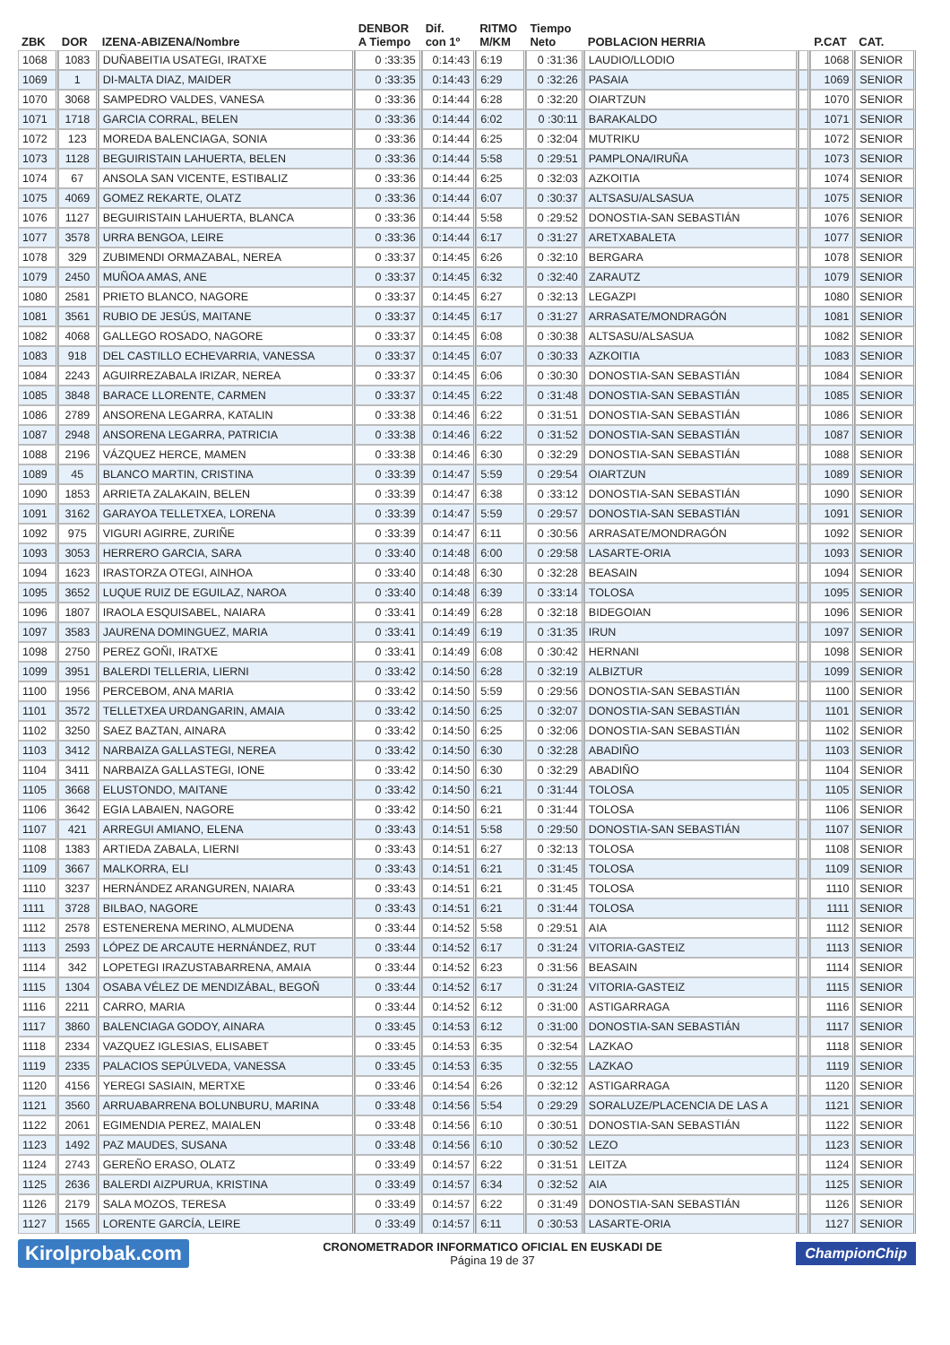| ZBK | DOR | IZENA-ABIZENA/Nombre | DENBOR A Tiempo | Dif. con 1º | RITMO M/KM | Tiempo Neto | POBLACION HERRIA | | P.CAT | CAT. |
| --- | --- | --- | --- | --- | --- | --- | --- | --- | --- | --- |
| 1068 | 1083 | DUÑABEITIA USATEGI, IRATXE | 0 :33:35 | 0:14:43 | 6:19 | 0 :31:36 | LAUDIO/LLODIO | | 1068 | SENIOR |
| 1069 | 1 | DI-MALTA DIAZ, MAIDER | 0 :33:35 | 0:14:43 | 6:29 | 0 :32:26 | PASAIA | | 1069 | SENIOR |
| 1070 | 3068 | SAMPEDRO VALDES, VANESA | 0 :33:36 | 0:14:44 | 6:28 | 0 :32:20 | OIARTZUN | | 1070 | SENIOR |
| 1071 | 1718 | GARCIA CORRAL, BELEN | 0 :33:36 | 0:14:44 | 6:02 | 0 :30:11 | BARAKALDO | | 1071 | SENIOR |
| 1072 | 123 | MOREDA BALENCIAGA, SONIA | 0 :33:36 | 0:14:44 | 6:25 | 0 :32:04 | MUTRIKU | | 1072 | SENIOR |
| 1073 | 1128 | BEGUIRISTAIN LAHUERTA, BELEN | 0 :33:36 | 0:14:44 | 5:58 | 0 :29:51 | PAMPLONA/IRUÑA | | 1073 | SENIOR |
| 1074 | 67 | ANSOLA SAN VICENTE, ESTIBALIZ | 0 :33:36 | 0:14:44 | 6:25 | 0 :32:03 | AZKOITIA | | 1074 | SENIOR |
| 1075 | 4069 | GOMEZ REKARTE, OLATZ | 0 :33:36 | 0:14:44 | 6:07 | 0 :30:37 | ALTSASU/ALSASUA | | 1075 | SENIOR |
| 1076 | 1127 | BEGUIRISTAIN LAHUERTA, BLANCA | 0 :33:36 | 0:14:44 | 5:58 | 0 :29:52 | DONOSTIA-SAN SEBASTIÁN | | 1076 | SENIOR |
| 1077 | 3578 | URRA BENGOA, LEIRE | 0 :33:36 | 0:14:44 | 6:17 | 0 :31:27 | ARETXABALETA | | 1077 | SENIOR |
| 1078 | 329 | ZUBIMENDI ORMAZABAL, NEREA | 0 :33:37 | 0:14:45 | 6:26 | 0 :32:10 | BERGARA | | 1078 | SENIOR |
| 1079 | 2450 | MUÑOA AMAS, ANE | 0 :33:37 | 0:14:45 | 6:32 | 0 :32:40 | ZARAUTZ | | 1079 | SENIOR |
| 1080 | 2581 | PRIETO BLANCO, NAGORE | 0 :33:37 | 0:14:45 | 6:27 | 0 :32:13 | LEGAZPI | | 1080 | SENIOR |
| 1081 | 3561 | RUBIO DE JESÚS, MAITANE | 0 :33:37 | 0:14:45 | 6:17 | 0 :31:27 | ARRASATE/MONDRAGÓN | | 1081 | SENIOR |
| 1082 | 4068 | GALLEGO ROSADO, NAGORE | 0 :33:37 | 0:14:45 | 6:08 | 0 :30:38 | ALTSASU/ALSASUA | | 1082 | SENIOR |
| 1083 | 918 | DEL CASTILLO ECHEVARRIA, VANESSA | 0 :33:37 | 0:14:45 | 6:07 | 0 :30:33 | AZKOITIA | | 1083 | SENIOR |
| 1084 | 2243 | AGUIRREZABALA IRIZAR, NEREA | 0 :33:37 | 0:14:45 | 6:06 | 0 :30:30 | DONOSTIA-SAN SEBASTIÁN | | 1084 | SENIOR |
| 1085 | 3848 | BARACE LLORENTE, CARMEN | 0 :33:37 | 0:14:45 | 6:22 | 0 :31:48 | DONOSTIA-SAN SEBASTIÁN | | 1085 | SENIOR |
| 1086 | 2789 | ANSORENA LEGARRA, KATALIN | 0 :33:38 | 0:14:46 | 6:22 | 0 :31:51 | DONOSTIA-SAN SEBASTIÁN | | 1086 | SENIOR |
| 1087 | 2948 | ANSORENA LEGARRA, PATRICIA | 0 :33:38 | 0:14:46 | 6:22 | 0 :31:52 | DONOSTIA-SAN SEBASTIÁN | | 1087 | SENIOR |
| 1088 | 2196 | VÁZQUEZ HERCE, MAMEN | 0 :33:38 | 0:14:46 | 6:30 | 0 :32:29 | DONOSTIA-SAN SEBASTIÁN | | 1088 | SENIOR |
| 1089 | 45 | BLANCO MARTIN, CRISTINA | 0 :33:39 | 0:14:47 | 5:59 | 0 :29:54 | OIARTZUN | | 1089 | SENIOR |
| 1090 | 1853 | ARRIETA ZALAKAIN, BELEN | 0 :33:39 | 0:14:47 | 6:38 | 0 :33:12 | DONOSTIA-SAN SEBASTIÁN | | 1090 | SENIOR |
| 1091 | 3162 | GARAYOA TELLETXEA, LORENA | 0 :33:39 | 0:14:47 | 5:59 | 0 :29:57 | DONOSTIA-SAN SEBASTIÁN | | 1091 | SENIOR |
| 1092 | 975 | VIGURI AGIRRE, ZURIÑE | 0 :33:39 | 0:14:47 | 6:11 | 0 :30:56 | ARRASATE/MONDRAGÓN | | 1092 | SENIOR |
| 1093 | 3053 | HERRERO GARCIA, SARA | 0 :33:40 | 0:14:48 | 6:00 | 0 :29:58 | LASARTE-ORIA | | 1093 | SENIOR |
| 1094 | 1623 | IRASTORZA OTEGI, AINHOA | 0 :33:40 | 0:14:48 | 6:30 | 0 :32:28 | BEASAIN | | 1094 | SENIOR |
| 1095 | 3652 | LUQUE RUIZ DE EGUILAZ, NAROA | 0 :33:40 | 0:14:48 | 6:39 | 0 :33:14 | TOLOSA | | 1095 | SENIOR |
| 1096 | 1807 | IRAOLA ESQUISABEL, NAIARA | 0 :33:41 | 0:14:49 | 6:28 | 0 :32:18 | BIDEGOIAN | | 1096 | SENIOR |
| 1097 | 3583 | JAURENA DOMINGUEZ, MARIA | 0 :33:41 | 0:14:49 | 6:19 | 0 :31:35 | IRUN | | 1097 | SENIOR |
| 1098 | 2750 | PEREZ GOÑI, IRATXE | 0 :33:41 | 0:14:49 | 6:08 | 0 :30:42 | HERNANI | | 1098 | SENIOR |
| 1099 | 3951 | BALERDI TELLERIA, LIERNI | 0 :33:42 | 0:14:50 | 6:28 | 0 :32:19 | ALBIZTUR | | 1099 | SENIOR |
| 1100 | 1956 | PERCEBOM, ANA MARIA | 0 :33:42 | 0:14:50 | 5:59 | 0 :29:56 | DONOSTIA-SAN SEBASTIÁN | | 1100 | SENIOR |
| 1101 | 3572 | TELLETXEA URDANGARIN, AMAIA | 0 :33:42 | 0:14:50 | 6:25 | 0 :32:07 | DONOSTIA-SAN SEBASTIÁN | | 1101 | SENIOR |
| 1102 | 3250 | SAEZ BAZTAN, AINARA | 0 :33:42 | 0:14:50 | 6:25 | 0 :32:06 | DONOSTIA-SAN SEBASTIÁN | | 1102 | SENIOR |
| 1103 | 3412 | NARBAIZA GALLASTEGI, NEREA | 0 :33:42 | 0:14:50 | 6:30 | 0 :32:28 | ABADIÑO | | 1103 | SENIOR |
| 1104 | 3411 | NARBAIZA GALLASTEGI, IONE | 0 :33:42 | 0:14:50 | 6:30 | 0 :32:29 | ABADIÑO | | 1104 | SENIOR |
| 1105 | 3668 | ELUSTONDO, MAITANE | 0 :33:42 | 0:14:50 | 6:21 | 0 :31:44 | TOLOSA | | 1105 | SENIOR |
| 1106 | 3642 | EGIA LABAIEN, NAGORE | 0 :33:42 | 0:14:50 | 6:21 | 0 :31:44 | TOLOSA | | 1106 | SENIOR |
| 1107 | 421 | ARREGUI AMIANO, ELENA | 0 :33:43 | 0:14:51 | 5:58 | 0 :29:50 | DONOSTIA-SAN SEBASTIÁN | | 1107 | SENIOR |
| 1108 | 1383 | ARTIEDA ZABALA, LIERNI | 0 :33:43 | 0:14:51 | 6:27 | 0 :32:13 | TOLOSA | | 1108 | SENIOR |
| 1109 | 3667 | MALKORRA, ELI | 0 :33:43 | 0:14:51 | 6:21 | 0 :31:45 | TOLOSA | | 1109 | SENIOR |
| 1110 | 3237 | HERNÁNDEZ ARANGUREN, NAIARA | 0 :33:43 | 0:14:51 | 6:21 | 0 :31:45 | TOLOSA | | 1110 | SENIOR |
| 1111 | 3728 | BILBAO, NAGORE | 0 :33:43 | 0:14:51 | 6:21 | 0 :31:44 | TOLOSA | | 1111 | SENIOR |
| 1112 | 2578 | ESTENERENA MERINO, ALMUDENA | 0 :33:44 | 0:14:52 | 5:58 | 0 :29:51 | AIA | | 1112 | SENIOR |
| 1113 | 2593 | LÓPEZ DE ARCAUTE HERNÁNDEZ, RUT | 0 :33:44 | 0:14:52 | 6:17 | 0 :31:24 | VITORIA-GASTEIZ | | 1113 | SENIOR |
| 1114 | 342 | LOPETEGI IRAZUSTABARRENA, AMAIA | 0 :33:44 | 0:14:52 | 6:23 | 0 :31:56 | BEASAIN | | 1114 | SENIOR |
| 1115 | 1304 | OSABA VÉLEZ DE MENDIZÁBAL, BEGOÑ | 0 :33:44 | 0:14:52 | 6:17 | 0 :31:24 | VITORIA-GASTEIZ | | 1115 | SENIOR |
| 1116 | 2211 | CARRO, MARIA | 0 :33:44 | 0:14:52 | 6:12 | 0 :31:00 | ASTIGARRAGA | | 1116 | SENIOR |
| 1117 | 3860 | BALENCIAGA GODOY, AINARA | 0 :33:45 | 0:14:53 | 6:12 | 0 :31:00 | DONOSTIA-SAN SEBASTIÁN | | 1117 | SENIOR |
| 1118 | 2334 | VAZQUEZ IGLESIAS, ELISABET | 0 :33:45 | 0:14:53 | 6:35 | 0 :32:54 | LAZKAO | | 1118 | SENIOR |
| 1119 | 2335 | PALACIOS SEPÚLVEDA, VANESSA | 0 :33:45 | 0:14:53 | 6:35 | 0 :32:55 | LAZKAO | | 1119 | SENIOR |
| 1120 | 4156 | YEREGI SASIAIN, MERTXE | 0 :33:46 | 0:14:54 | 6:26 | 0 :32:12 | ASTIGARRAGA | | 1120 | SENIOR |
| 1121 | 3560 | ARRUABARRENA BOLUNBURU, MARINA | 0 :33:48 | 0:14:56 | 5:54 | 0 :29:29 | SORALUZE/PLACENCIA DE LAS A | | 1121 | SENIOR |
| 1122 | 2061 | EGIMENDIA PEREZ, MAIALEN | 0 :33:48 | 0:14:56 | 6:10 | 0 :30:51 | DONOSTIA-SAN SEBASTIÁN | | 1122 | SENIOR |
| 1123 | 1492 | PAZ MAUDES, SUSANA | 0 :33:48 | 0:14:56 | 6:10 | 0 :30:52 | LEZO | | 1123 | SENIOR |
| 1124 | 2743 | GEREÑO ERASO, OLATZ | 0 :33:49 | 0:14:57 | 6:22 | 0 :31:51 | LEITZA | | 1124 | SENIOR |
| 1125 | 2636 | BALERDI AIZPURUA, KRISTINA | 0 :33:49 | 0:14:57 | 6:34 | 0 :32:52 | AIA | | 1125 | SENIOR |
| 1126 | 2179 | SALA MOZOS, TERESA | 0 :33:49 | 0:14:57 | 6:22 | 0 :31:49 | DONOSTIA-SAN SEBASTIÁN | | 1126 | SENIOR |
| 1127 | 1565 | LORENTE GARCÍA, LEIRE | 0 :33:49 | 0:14:57 | 6:11 | 0 :30:53 | LASARTE-ORIA | | 1127 | SENIOR |
Kirolprobak.com
CRONOMETRADOR INFORMATICO OFICIAL EN EUSKADI DE
Página 19 de 37
ChampionChip